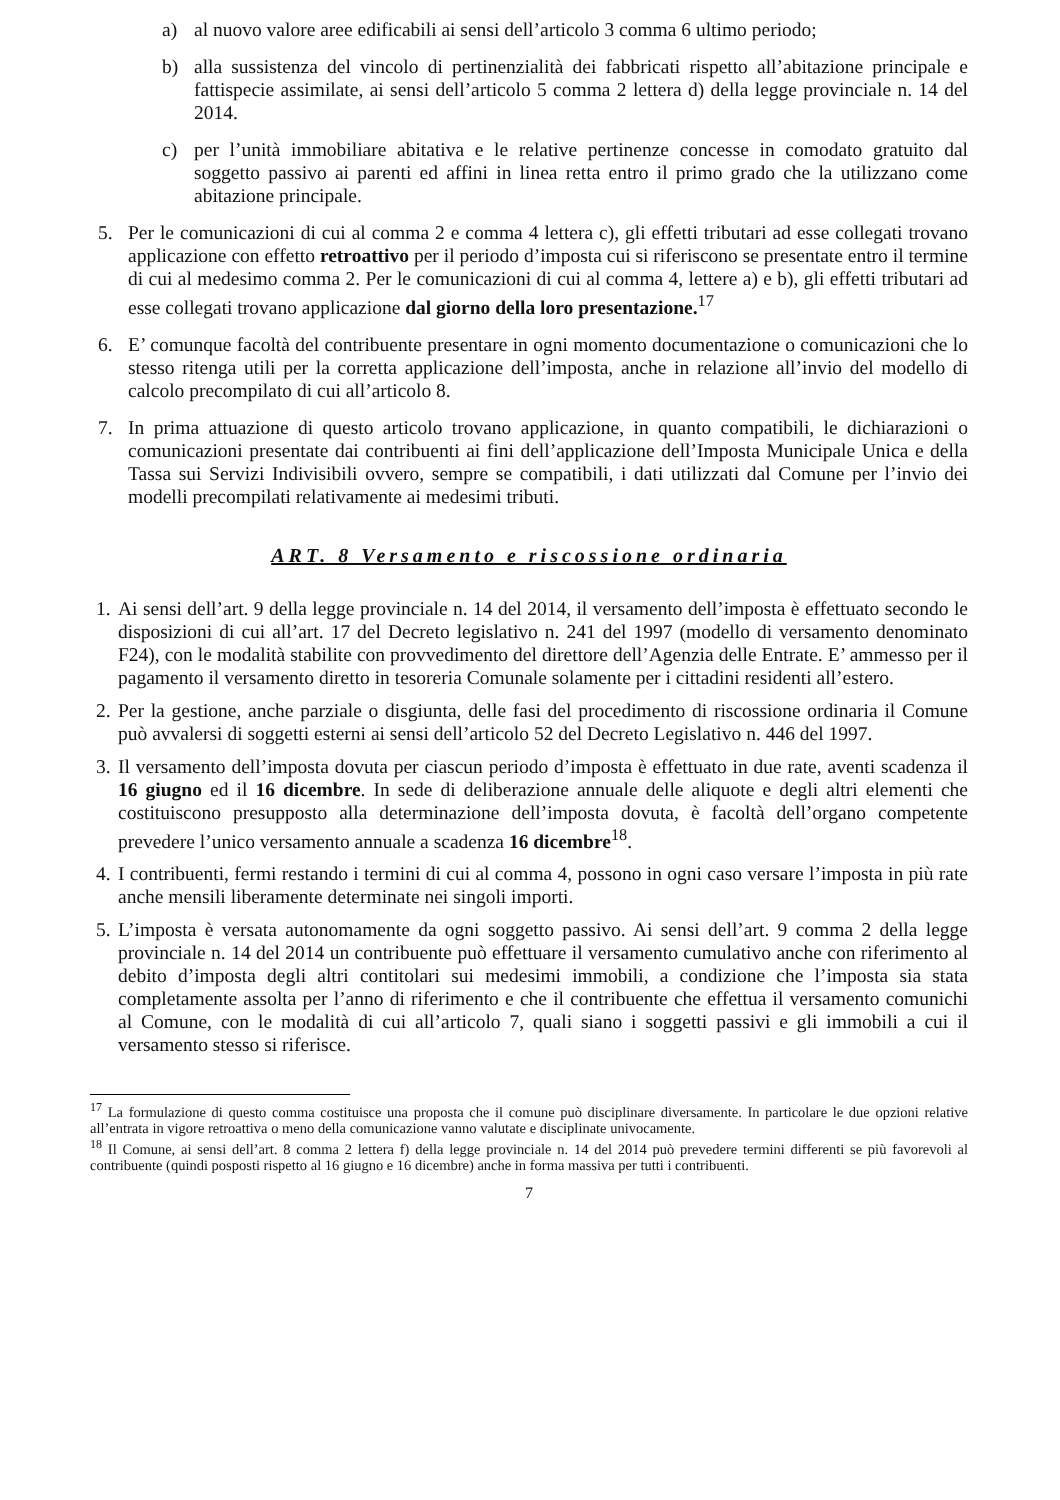a) al nuovo valore aree edificabili ai sensi dell’articolo 3 comma 6 ultimo periodo;
b) alla sussistenza del vincolo di pertinenzialità dei fabbricati rispetto all’abitazione principale e fattispecie assimilate, ai sensi dell’articolo 5 comma 2 lettera d) della legge provinciale n. 14 del 2014.
c) per l’unità immobiliare abitativa e le relative pertinenze concesse in comodato gratuito dal soggetto passivo ai parenti ed affini in linea retta entro il primo grado che la utilizzano come abitazione principale.
5. Per le comunicazioni di cui al comma 2 e comma 4 lettera c), gli effetti tributari ad esse collegati trovano applicazione con effetto retroattivo per il periodo d’imposta cui si riferiscono se presentate entro il termine di cui al medesimo comma 2. Per le comunicazioni di cui al comma 4, lettere a) e b), gli effetti tributari ad esse collegati trovano applicazione dal giorno della loro presentazione.<sup>17</sup>
6. E’ comunque facoltà del contribuente presentare in ogni momento documentazione o comunicazioni che lo stesso ritenga utili per la corretta applicazione dell’imposta, anche in relazione all’invio del modello di calcolo precompilato di cui all’articolo 8.
7. In prima attuazione di questo articolo trovano applicazione, in quanto compatibili, le dichiarazioni o comunicazioni presentate dai contribuenti ai fini dell’applicazione dell’Imposta Municipale Unica e della Tassa sui Servizi Indivisibili ovvero, sempre se compatibili, i dati utilizzati dal Comune per l’invio dei modelli precompilati relativamente ai medesimi tributi.
ART. 8 Versamento e riscossione ordinaria
1. Ai sensi dell’art. 9 della legge provinciale n. 14 del 2014, il versamento dell’imposta è effettuato secondo le disposizioni di cui all’art. 17 del Decreto legislativo n. 241 del 1997 (modello di versamento denominato F24), con le modalità stabilite con provvedimento del direttore dell’Agenzia delle Entrate. E’ ammesso per il pagamento il versamento diretto in tesoreria Comunale solamente per i cittadini residenti all’estero.
2. Per la gestione, anche parziale o disgiunta, delle fasi del procedimento di riscossione ordinaria il Comune può avvalersi di soggetti esterni ai sensi dell’articolo 52 del Decreto Legislativo n. 446 del 1997.
3. Il versamento dell’imposta dovuta per ciascun periodo d’imposta è effettuato in due rate, aventi scadenza il 16 giugno ed il 16 dicembre. In sede di deliberazione annuale delle aliquote e degli altri elementi che costituiscono presupposto alla determinazione dell’imposta dovuta, è facoltà dell’organo competente prevedere l’unico versamento annuale a scadenza 16 dicembre<sup>18</sup>.
4. I contribuenti, fermi restando i termini di cui al comma 4, possono in ogni caso versare l’imposta in più rate anche mensili liberamente determinate nei singoli importi.
5. L’imposta è versata autonomamente da ogni soggetto passivo. Ai sensi dell’art. 9 comma 2 della legge provinciale n. 14 del 2014 un contribuente può effettuare il versamento cumulativo anche con riferimento al debito d’imposta degli altri contitolari sui medesimi immobili, a condizione che l’imposta sia stata completamente assolta per l’anno di riferimento e che il contribuente che effettua il versamento comunichi al Comune, con le modalità di cui all’articolo 7, quali siano i soggetti passivi e gli immobili a cui il versamento stesso si riferisce.
<sup>17</sup> La formulazione di questo comma costituisce una proposta che il comune può disciplinare diversamente. In particolare le due opzioni relative all’entrata in vigore retroattiva o meno della comunicazione vanno valutate e disciplinate univocamente.
<sup>18</sup> Il Comune, ai sensi dell’art. 8 comma 2 lettera f) della legge provinciale n. 14 del 2014 può prevedere termini differenti se più favorevoli al contribuente (quindi posposti rispetto al 16 giugno e 16 dicembre) anche in forma massiva per tutti i contribuenti.
7